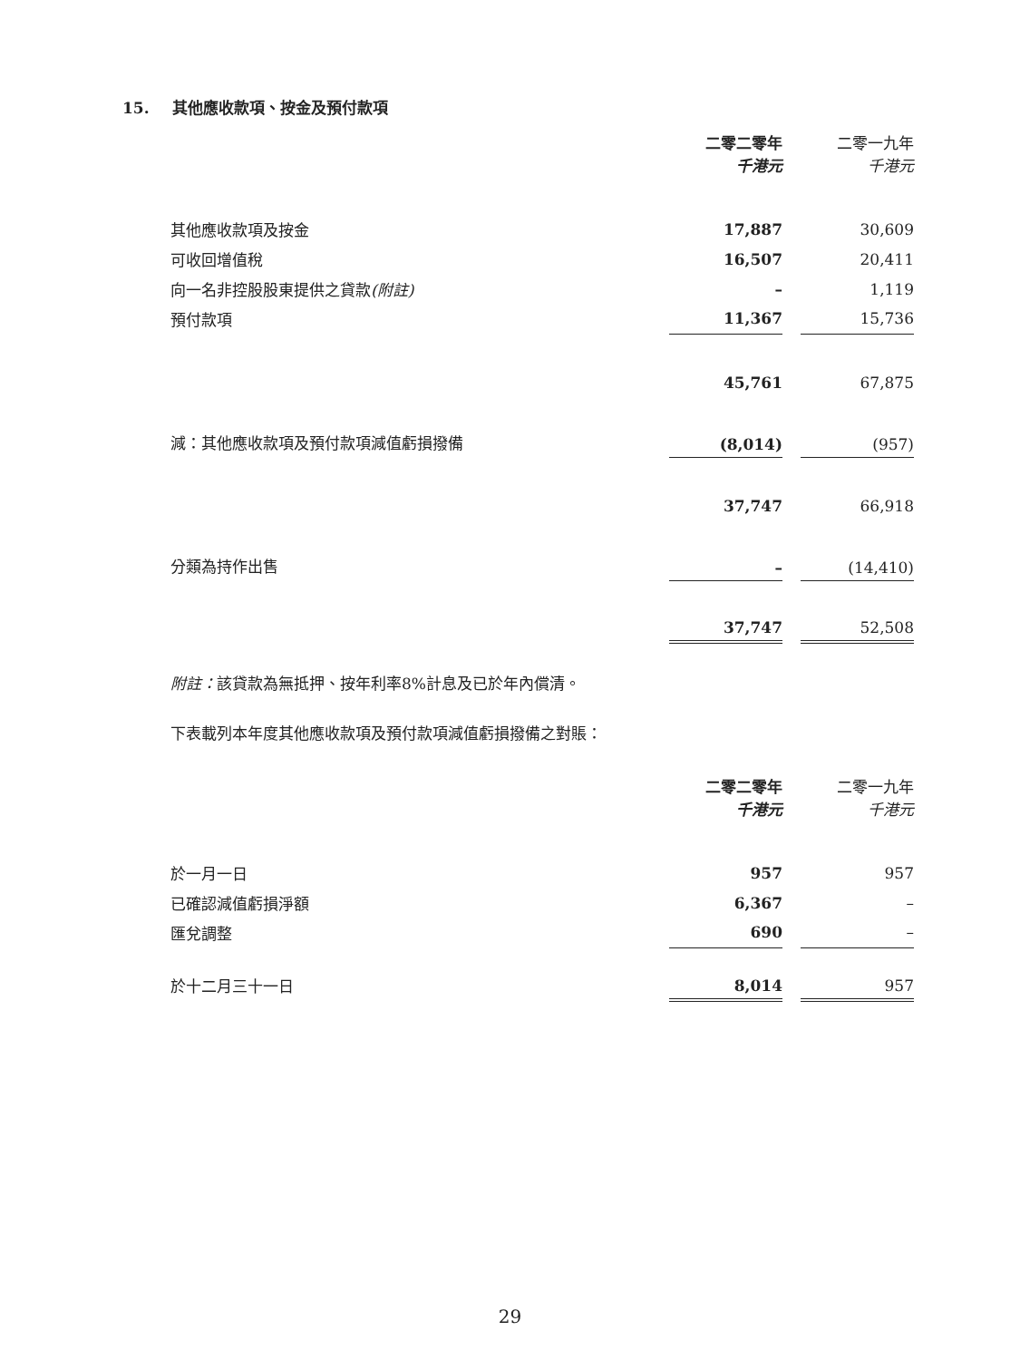15. 其他應收款項、按金及預付款項
| | 二零二零年 千港元 | | 二零一九年 千港元 |
| 其他應收款項及按金 | 17,887 | | 30,609 |
| 可收回增值稅 | 16,507 | | 20,411 |
| 向一名非控股股東提供之貸款 (附註) | – | | 1,119 |
| 預付款項 | 11,367 | | 15,736 |
| | 45,761 | | 67,875 |
| 減：其他應收款項及預付款項減值虧損撥備 | (8,014) | | (957) |
| | 37,747 | | 66,918 |
| 分類為持作出售 | – | | (14,410) |
| | 37,747 | | 52,508 |
附註：該貸款為無抵押、按年利率8%計息及已於年內償清。
下表載列本年度其他應收款項及預付款項減值虧損撥備之對賬：
| | 二零二零年 千港元 | | 二零一九年 千港元 |
| 於一月一日 | 957 | | 957 |
| 已確認減值虧損淨額 | 6,367 | | – |
| 匯兌調整 | 690 | | – |
| 於十二月三十一日 | 8,014 | | 957 |
29